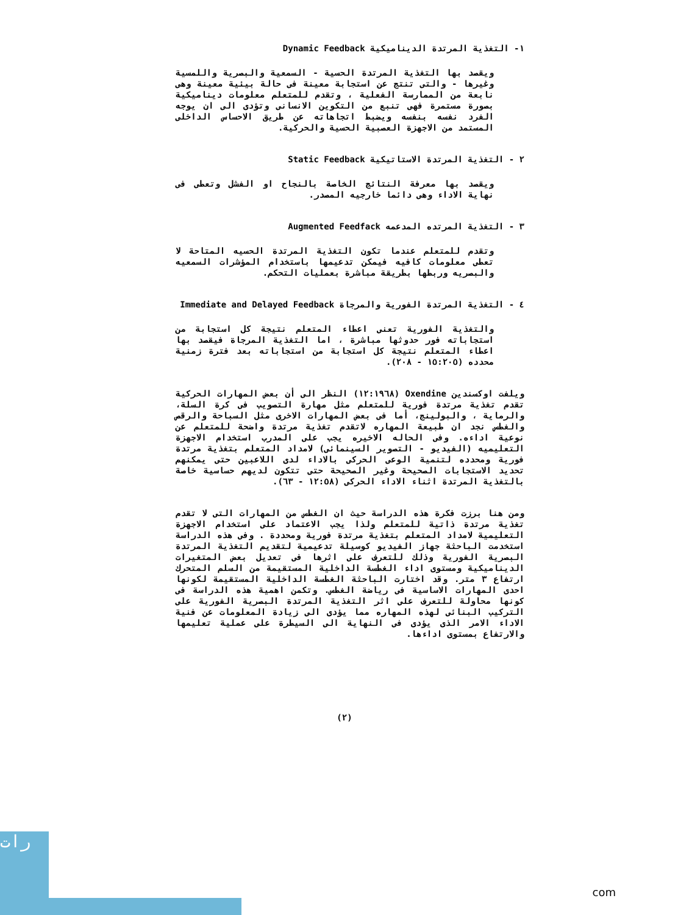١- التغذية المرتدة الديناميكية Dynamic Feedback
ويقصد بها التغذية المرتدة الحسية - السمعية والبصرية واللمسية وغيرها - والتى تنتج عن استجابة معينة فى حالة بيئية معينة وهى نابعة من الممارسة الفعلية ، وتقدم للمتعلم معلومات ديناميكية بصورة مستمرة فهى تنبع من التكوين الانسانى وتؤدى الى ان يوجه الفرد نفسه بنفسه ويضبط اتجاهاته عن طريق الاحساس الداخلى المستمد من الاجهزة العصبية الحسية والحركية.
٢ - التغذية المرتدة الاستاتيكية Static Feedback
ويقصد بها معرفة النتائج الخاصة بالنجاح او الفشل وتعطى فى نهاية الاداء وهى دائما خارجيه المصدر.
٣ - التغذية المرتده المدعمه Augmented Feedfack
وتقدم للمتعلم عندما تكون التغذية المرتدة الحسيه المتاحة لا تعطى معلومات كافيه فيمكن تدعيمها باستخدام المؤشرات السمعيه والبصريه وربطها بطريقة مباشرة بعمليات التحكم.
٤ - التغذية المرتدة الفورية والمرجاة Immediate and Delayed Feedback
والتغذية الفورية تعنى اعطاء المتعلم نتيجة كل استجابة من استجاباته فور حدوثها مباشرة ، اما التغذية المرجاة فيقصد بها اعطاء المتعلم نتيجة كل استجابة من استجاباته بعد فترة زمنية محدده (١٥:٢٠٥ - ٢٠٨).
ويلفت اوكسندين Oxendine (١٢:١٩٦٨) النظر الى أن بعض المهارات الحركية تقدم تغذية مرتدة فورية للمتعلم مثل مهارة التصويب فى كرة السلة، والرماية ، والبولينج، أما فى بعض المهارات الاخرى مثل السباحة والرقص والغطس نجد ان طبيعة المهاره لاتقدم تغذية مرتدة واضحة للمتعلم عن نوعية اداءه. وفى الحاله الاخيره يجب على المدرب استخدام الاجهزة التعليميه (الفيديو - التصوير السينمائى) لامداد المتعلم بتغذية مرتدة فورية ومحدده لتنمية الوعى الحركى بالاداء لدى اللاعبين حتى يمكنهم تحديد الاستجابات الصحيحة وغير الصحيحة حتى تتكون لديهم حساسية خاصة بالتغذية المرتدة اثناء الاداء الحركى (١٢:٥٨ - ٦٣).
ومن هنا برزت فكرة هذه الدراسة حيث ان الغطس من المهارات التى لا تقدم تغذية مرتدة ذاتية للمتعلم ولذا يجب الاعتماد على استخدام الاجهزة التعليمية لامداد المتعلم بتغذية مرتدة فورية ومحددة . وفى هذه الدراسة استخدمت الباحثة جهاز الفيديو كوسيلة تدعيمية لتقديم التغذية المرتدة البصرية الفورية وذلك للتعرف على اثرها فى تعديل بعض المتغيرات الديناميكية ومستوى اداء الغطسة الداخلية المستقيمة من السلم المتحرك ارتفاع ٣ متر. وقد اختارت الباحثة الغطسة الداخلية المستقيمة لكونها احدى المهارات الاساسية فى رياضة الغطس. وتكمن اهمية هذه الدراسة فى كونها محاولة للتعرف على اثر التغذية المرتدة البصرية الفورية على التركيب البنائى لهذه المهاره مما يؤدى الى زيادة المعلومات عن فنية الاداء الامر الذى يؤدى فى النهاية الى السيطرة على عملية تعليمها والارتفاع بمستوى اداءها.
(٢)
رات
com